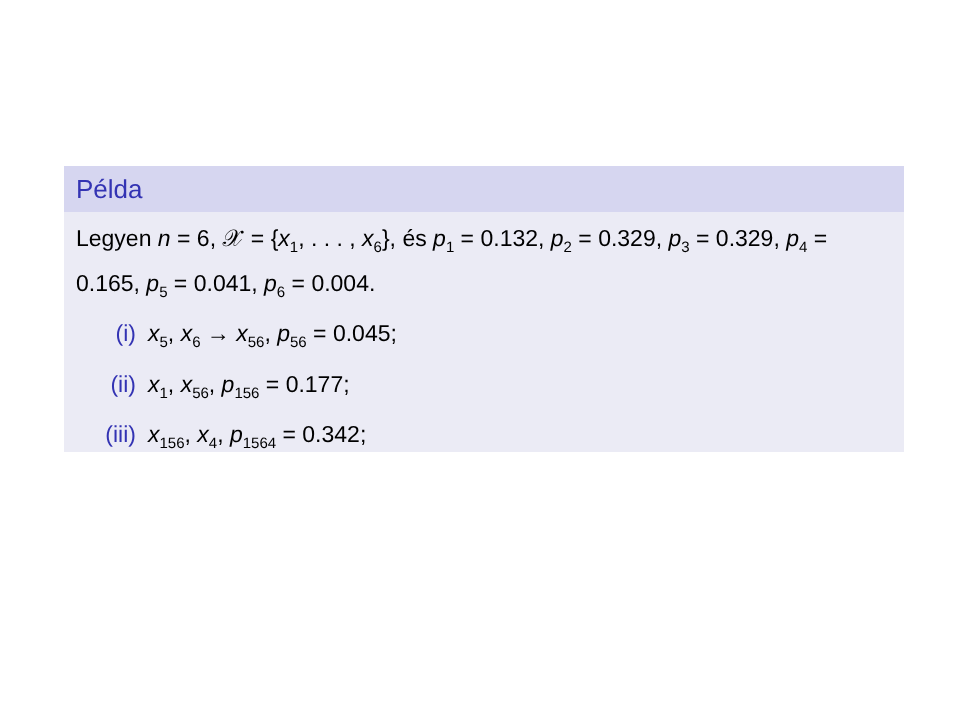Példa
Legyen n = 6, 𝒳 = {x<sub>1</sub>, . . . , x<sub>6</sub>}, és p<sub>1</sub> = 0.132, p<sub>2</sub> = 0.329, p<sub>3</sub> = 0.329, p<sub>4</sub> = 0.165, p<sub>5</sub> = 0.041, p<sub>6</sub> = 0.004.
(i) x<sub>5</sub>, x<sub>6</sub> → x<sub>56</sub>, p<sub>56</sub> = 0.045;
(ii) x<sub>1</sub>, x<sub>56</sub>, p<sub>156</sub> = 0.177;
(iii) x<sub>156</sub>, x<sub>4</sub>, p<sub>1564</sub> = 0.342;